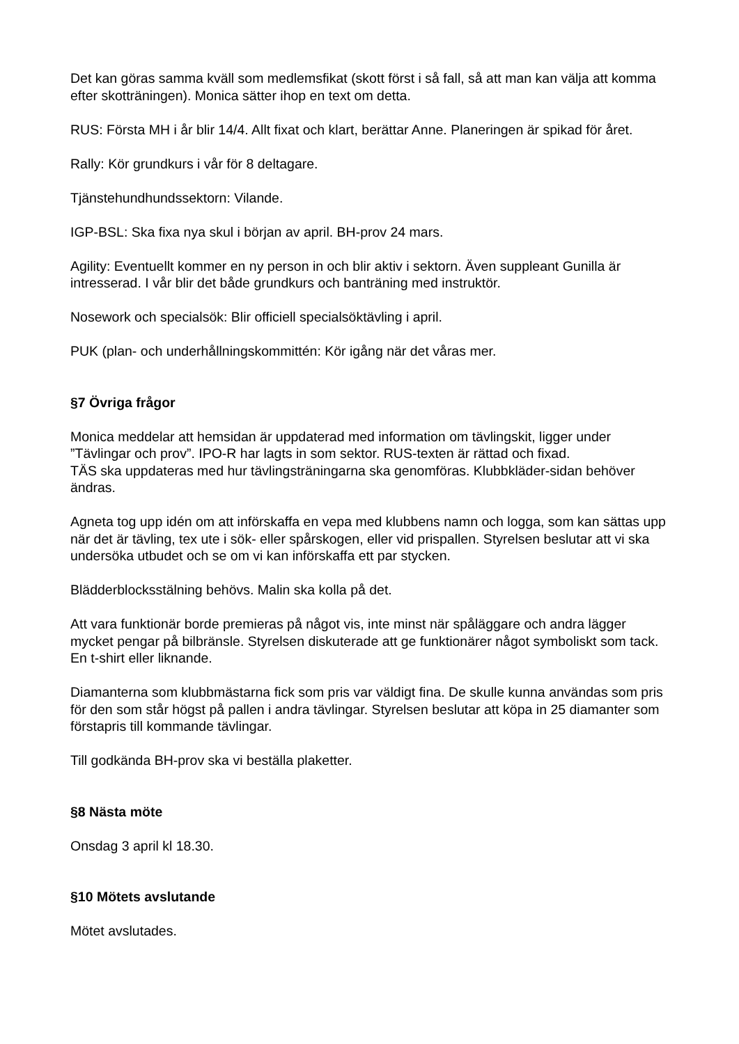Det kan göras samma kväll som medlemsfikat (skott först i så fall, så att man kan välja att komma efter skotträningen). Monica sätter ihop en text om detta.
RUS: Första MH i år blir 14/4. Allt fixat och klart, berättar Anne. Planeringen är spikad för året.
Rally: Kör grundkurs i vår för 8 deltagare.
Tjänstehundhundssektorn: Vilande.
IGP-BSL: Ska fixa nya skul i början av april. BH-prov 24 mars.
Agility: Eventuellt kommer en ny person in och blir aktiv i sektorn. Även suppleant Gunilla är intresserad. I vår blir det både grundkurs och banträning med instruktör.
Nosework och specialsök: Blir officiell specialsöktävling i april.
PUK (plan- och underhållningskommittén: Kör igång när det våras mer.
§7 Övriga frågor
Monica meddelar att hemsidan är uppdaterad med information om tävlingskit, ligger under ”Tävlingar och prov”. IPO-R har lagts in som sektor. RUS-texten är rättad och fixad.
TÄS ska uppdateras med hur tävlingsträningarna ska genomföras. Klubbkläder-sidan behöver ändras.
Agneta tog upp idén om att införskaffa en vepa med klubbens namn och logga, som kan sättas upp när det är tävling, tex ute i sök- eller spårskogen, eller vid prispallen. Styrelsen beslutar att vi ska undersöka utbudet och se om vi kan införskaffa ett par stycken.
Blädderblocksstälning behövs. Malin ska kolla på det.
Att vara funktionär borde premieras på något vis, inte minst när spåläggare och andra lägger mycket pengar på bilbränsle. Styrelsen diskuterade att ge funktionärer något symboliskt som tack. En t-shirt eller liknande.
Diamanterna som klubbmästarna fick som pris var väldigt fina. De skulle kunna användas som pris för den som står högst på pallen i andra tävlingar. Styrelsen beslutar att köpa in 25 diamanter som förstapris till kommande tävlingar.
Till godkända BH-prov ska vi beställa plaketter.
§8 Nästa möte
Onsdag 3 april kl 18.30.
§10 Mötets avslutande
Mötet avslutades.